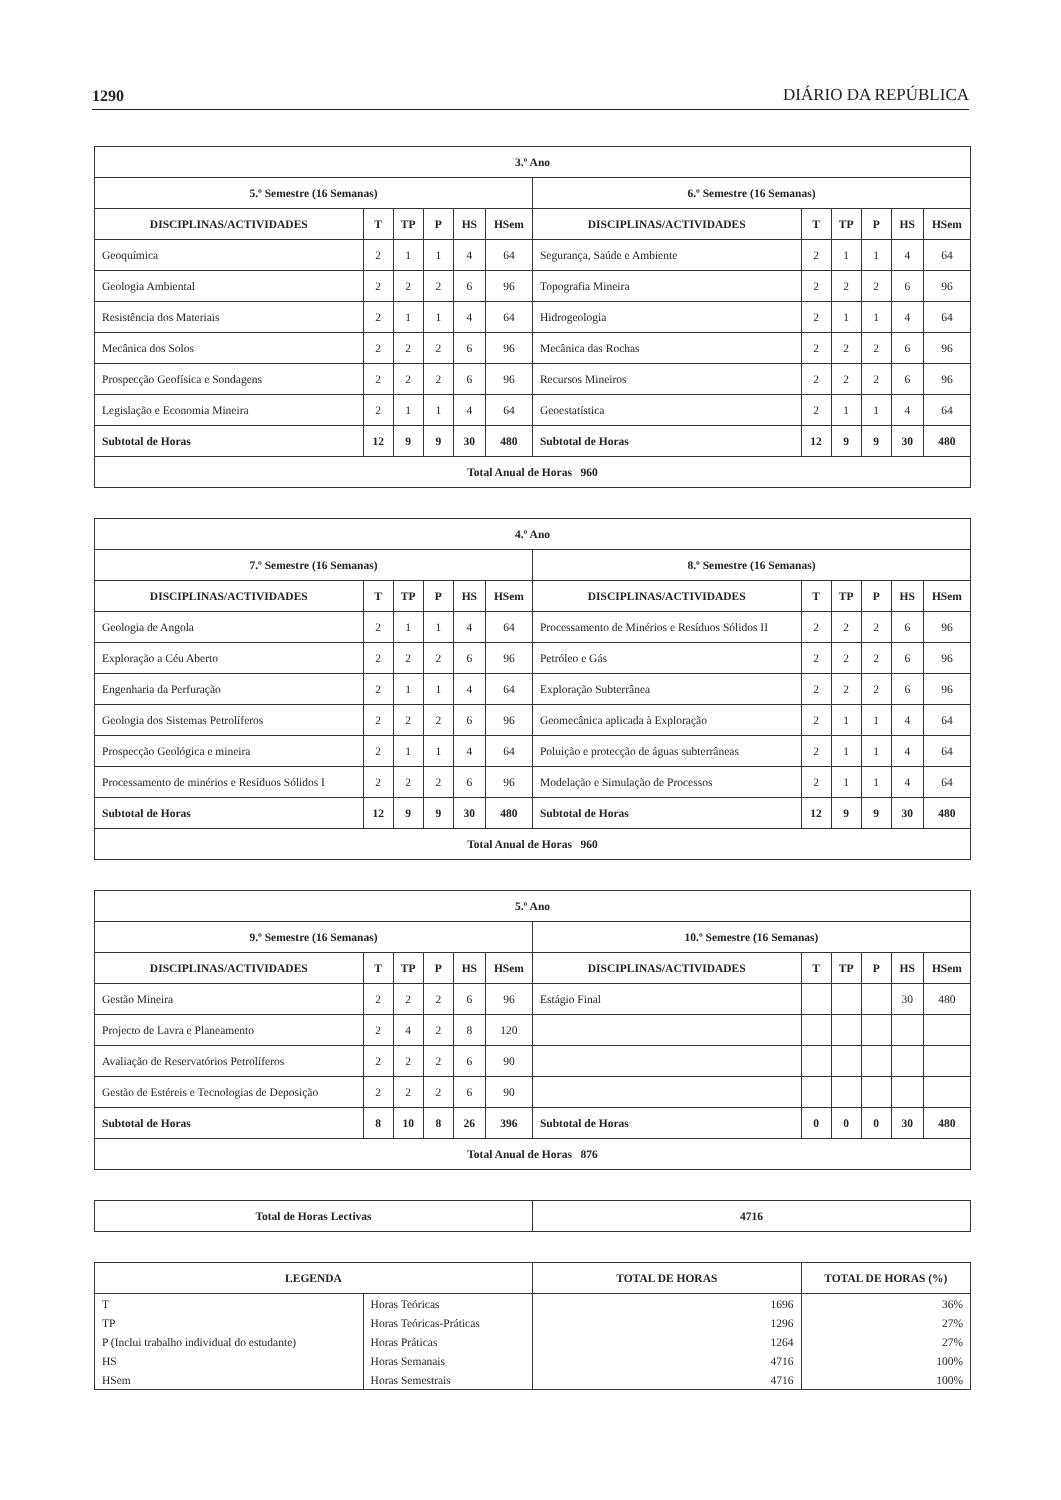1290 DIÁRIO DA REPÚBLICA
| 3.º Ano | | | | | | | | | | | |
| --- | --- | --- | --- | --- | --- | --- | --- | --- | --- | --- | --- |
| 5.º Semestre (16 Semanas) | | | | | | 6.º Semestre (16 Semanas) | | | | | |
| DISCIPLINAS/ACTIVIDADES | T | TP | P | HS | HSem | DISCIPLINAS/ACTIVIDADES | T | TP | P | HS | HSem |
| Geoquímica | 2 | 1 | 1 | 4 | 64 | Segurança, Saúde e Ambiente | 2 | 1 | 1 | 4 | 64 |
| Geologia Ambiental | 2 | 2 | 2 | 6 | 96 | Topografia Mineira | 2 | 2 | 2 | 6 | 96 |
| Resistência dos Materiais | 2 | 1 | 1 | 4 | 64 | Hidrogeologia | 2 | 1 | 1 | 4 | 64 |
| Mecânica dos Solos | 2 | 2 | 2 | 6 | 96 | Mecânica das Rochas | 2 | 2 | 2 | 6 | 96 |
| Prospecção Geofísica e Sondagens | 2 | 2 | 2 | 6 | 96 | Recursos Mineiros | 2 | 2 | 2 | 6 | 96 |
| Legislação e Economia Mineira | 2 | 1 | 1 | 4 | 64 | Geoestatística | 2 | 1 | 1 | 4 | 64 |
| Subtotal de Horas | 12 | 9 | 9 | 30 | 480 | Subtotal de Horas | 12 | 9 | 9 | 30 | 480 |
| Total Anual de Horas 960 | | | | | | | | | | | |
| 4.º Ano | | | | | | | | | | | |
| --- | --- | --- | --- | --- | --- | --- | --- | --- | --- | --- | --- |
| 7.º Semestre (16 Semanas) | | | | | | 8.º Semestre (16 Semanas) | | | | | |
| DISCIPLINAS/ACTIVIDADES | T | TP | P | HS | HSem | DISCIPLINAS/ACTIVIDADES | T | TP | P | HS | HSem |
| Geologia de Angola | 2 | 1 | 1 | 4 | 64 | Processamento de Minérios e Resíduos Sólidos II | 2 | 2 | 2 | 6 | 96 |
| Exploração a Céu Aberto | 2 | 2 | 2 | 6 | 96 | Petróleo e Gás | 2 | 2 | 2 | 6 | 96 |
| Engenharia da Perfuração | 2 | 1 | 1 | 4 | 64 | Exploração Subterrânea | 2 | 2 | 2 | 6 | 96 |
| Geologia dos Sistemas Petrolíferos | 2 | 2 | 2 | 6 | 96 | Geomecânica aplicada à Exploração | 2 | 1 | 1 | 4 | 64 |
| Prospecção Geológica e mineira | 2 | 1 | 1 | 4 | 64 | Poluição e protecção de águas subterrâneas | 2 | 1 | 1 | 4 | 64 |
| Processamento de minérios e Resíduos Sólidos I | 2 | 2 | 2 | 6 | 96 | Modelação e Simulação de Processos | 2 | 1 | 1 | 4 | 64 |
| Subtotal de Horas | 12 | 9 | 9 | 30 | 480 | Subtotal de Horas | 12 | 9 | 9 | 30 | 480 |
| Total Anual de Horas 960 | | | | | | | | | | | |
| 5.º Ano | | | | | | | | | | | |
| --- | --- | --- | --- | --- | --- | --- | --- | --- | --- | --- | --- |
| 9.º Semestre (16 Semanas) | | | | | | 10.º Semestre (16 Semanas) | | | | | |
| DISCIPLINAS/ACTIVIDADES | T | TP | P | HS | HSem | DISCIPLINAS/ACTIVIDADES | T | TP | P | HS | HSem |
| Gestão Mineira | 2 | 2 | 2 | 6 | 96 | Estágio Final | | | | 30 | 480 |
| Projecto de Lavra e Planeamento | 2 | 4 | 2 | 8 | 120 | | | | | | |
| Avaliação de Reservatórios Petrolíferos | 2 | 2 | 2 | 6 | 90 | | | | | | |
| Gestão de Estéreis e Tecnologias de Deposição | 2 | 2 | 2 | 6 | 90 | | | | | | |
| Subtotal de Horas | 8 | 10 | 8 | 26 | 396 | Subtotal de Horas | 0 | 0 | 0 | 30 | 480 |
| Total Anual de Horas 876 | | | | | | | | | | | |
| Total de Horas Lectivas | 4716 |
| LEGENDA | | TOTAL DE HORAS | TOTAL DE HORAS (%) |
| --- | --- | --- | --- |
| T | Horas Teóricas | 1696 | 36% |
| TP | Horas Teóricas-Práticas | 1296 | 27% |
| P (Inclui trabalho individual do estudante) | Horas Práticas | 1264 | 27% |
| HS | Horas Semanais | 4716 | 100% |
| HSem | Horas Semestrais | 4716 | 100% |